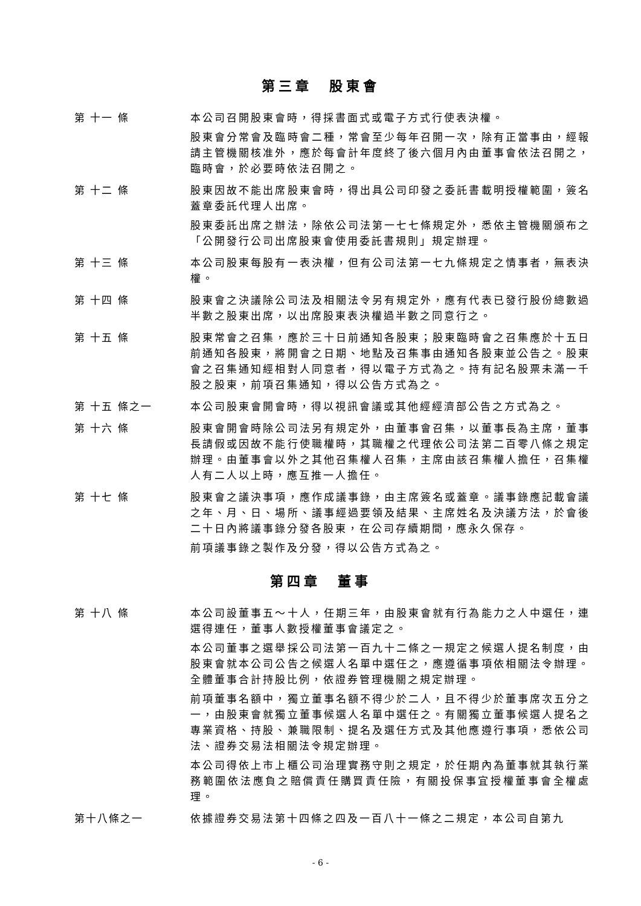第三章　股東會
第 十一 條 本公司召開股東會時，得採書面式或電子方式行使表決權。
股東會分常會及臨時會二種，常會至少每年召開一次，除有正當事由，經報請主管機關核准外，應於每會計年度終了後六個月內由董事會依法召開之，臨時會，於必要時依法召開之。
第 十二 條 股東因故不能出席股東會時，得出具公司印發之委託書載明授權範圍，簽名蓋章委託代理人出席。
股東委託出席之辦法，除依公司法第一七七條規定外，悉依主管機關頒布之「公開發行公司出席股東會使用委託書規則」規定辦理。
第 十三 條 本公司股東每股有一表決權，但有公司法第一七九條規定之情事者，無表決權。
第 十四 條 股東會之決議除公司法及相關法令另有規定外，應有代表已發行股份總數過半數之股東出席，以出席股東表決權過半數之同意行之。
第 十五 條 股東常會之召集，應於三十日前通知各股東；股東臨時會之召集應於十五日前通知各股東，將開會之日期、地點及召集事由通知各股東並公告之。股東會之召集通知經相對人同意者，得以電子方式為之。持有記名股票未滿一千股之股東，前項召集通知，得以公告方式為之。
第 十五 條之一 本公司股東會開會時，得以視訊會議或其他經經濟部公告之方式為之。
第 十六 條 股東會開會時除公司法另有規定外，由董事會召集，以董事長為主席，董事長請假或因故不能行使職權時，其職權之代理依公司法第二百零八條之規定辦理。由董事會以外之其他召集權人召集，主席由該召集權人擔任，召集權人有二人以上時，應互推一人擔任。
第 十七 條 股東會之議決事項，應作成議事錄，由主席簽名或蓋章。議事錄應記載會議之年、月、日、場所、議事經過要領及結果、主席姓名及決議方法，於會後二十日內將議事錄分發各股東，在公司存續期間，應永久保存。
前項議事錄之製作及分發，得以公告方式為之。
第四章　董事
第 十八 條 本公司設董事五～十人，任期三年，由股東會就有行為能力之人中選任，連選得連任，董事人數授權董事會議定之。
本公司董事之選舉採公司法第一百九十二條之一規定之候選人提名制度，由股東會就本公司公告之候選人名單中選任之，應遵循事項依相關法令辦理。全體董事合計持股比例，依證券管理機關之規定辦理。
前項董事名額中，獨立董事名額不得少於二人，且不得少於董事席次五分之一，由股東會就獨立董事候選人名單中選任之。有關獨立董事候選人提名之專業資格、持股、兼職限制、提名及選任方式及其他應遵行事項，悉依公司法、證券交易法相關法令規定辦理。
本公司得依上市上櫃公司治理實務守則之規定，於任期內為董事就其執行業務範圍依法應負之賠償責任購買責任險，有關投保事宜授權董事會全權處理。
第十八條之一 依據證券交易法第十四條之四及一百八十一條之二規定，本公司自第九
- 6 -